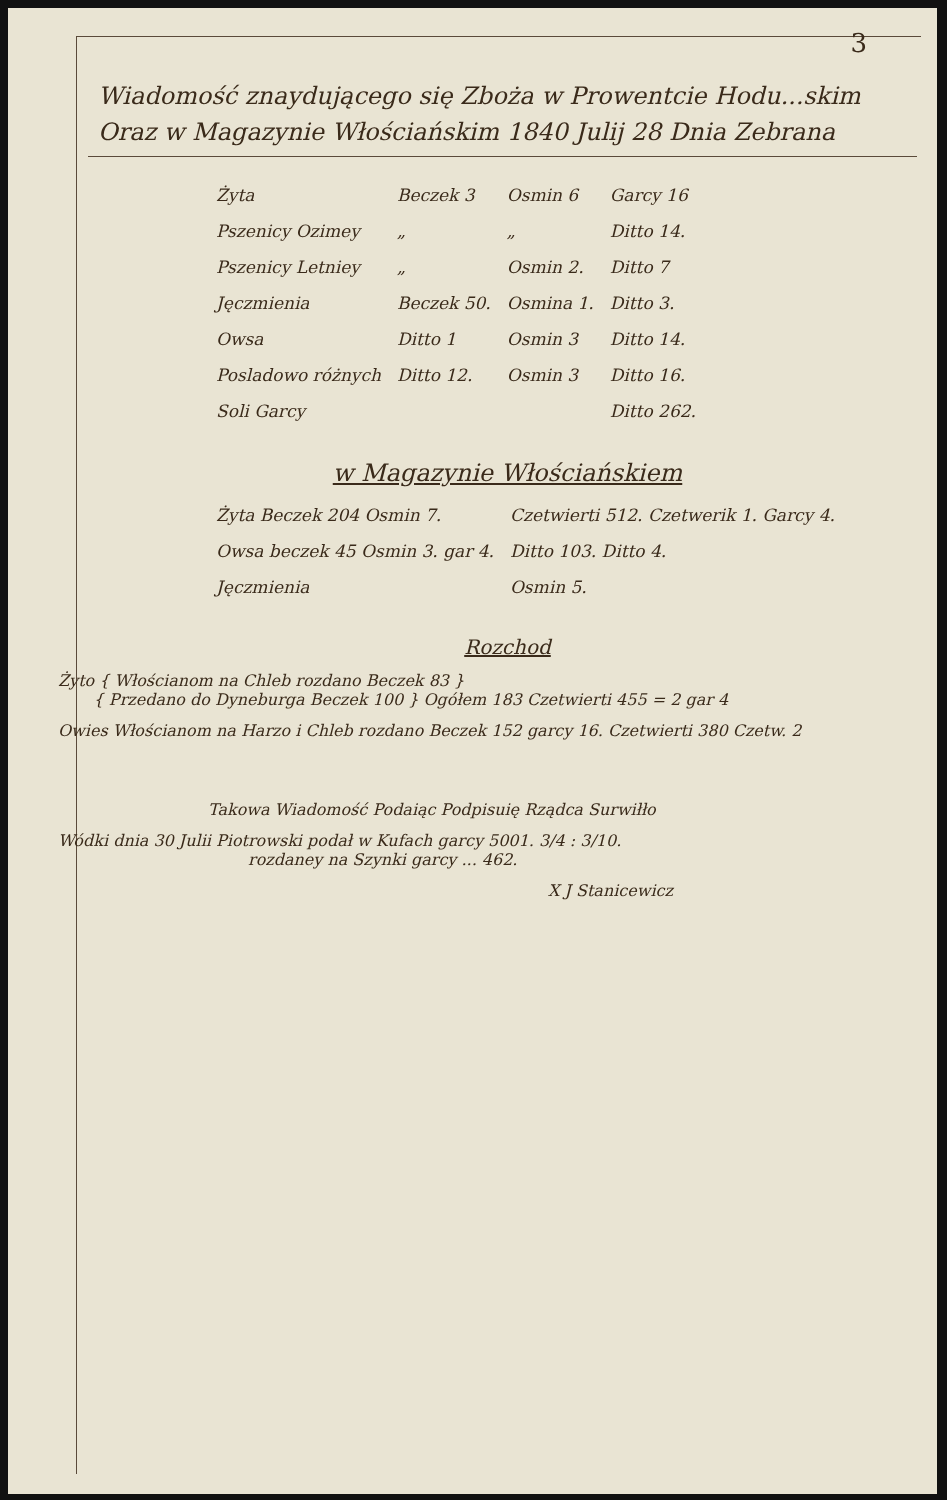3
Wiadomość znaydującego się Zboża w Prowentcie Hodu...skim Oraz w Magazynie Włościańskim 1840 Julij 28 Dnia Zebrana
| Żyta | Beczek 3 | Osmin 6 | Garcy 16 |
| Pszenicy Ozimey | „ | „ | Ditto 14. |
| Pszenicy Letniey | „ | Osmin 2. | Ditto 7 |
| Jęczmienia | Beczek 50. | Osmina 1. | Ditto 3. |
| Owsa | Ditto 1 | Osmin 3 | Ditto 14. |
| Posladowo różnych | Ditto 12. | Osmin 3 | Ditto 16. |
| Soli Garcy | | | Ditto 262. |
w Magazynie Włościańskiem
| Żyta Beczek 204 Osmin 7. | Czetwierti 512. Czetwerik 1. Garcy 4. |
| Owsa beczek 45 Osmin 3. gar 4. | Ditto 103. Ditto 4. |
| Jęczmienia | Osmin 5. |
Rozchod
Żyto { Włościanom na Chleb rozdano Beczek 83 }
{ Przedano do Dyneburga Beczek 100 } Ogółem 183 Czetwierti 455 = 2 gar 4
Owies Włościanom na Harzo i Chleb rozdano Beczek 152 garcy 16. Czetwierti 380 Czetw. 2
Takowa Wiadomość Podaiąc Podpisuię Rządca Surwiłło
Wódki dnia 30 Julii Piotrowski podał w Kufach garcy 5001. 3/4 : 3/10.
rozdaney na Szynki garcy ... 462.
X J Stanicewicz